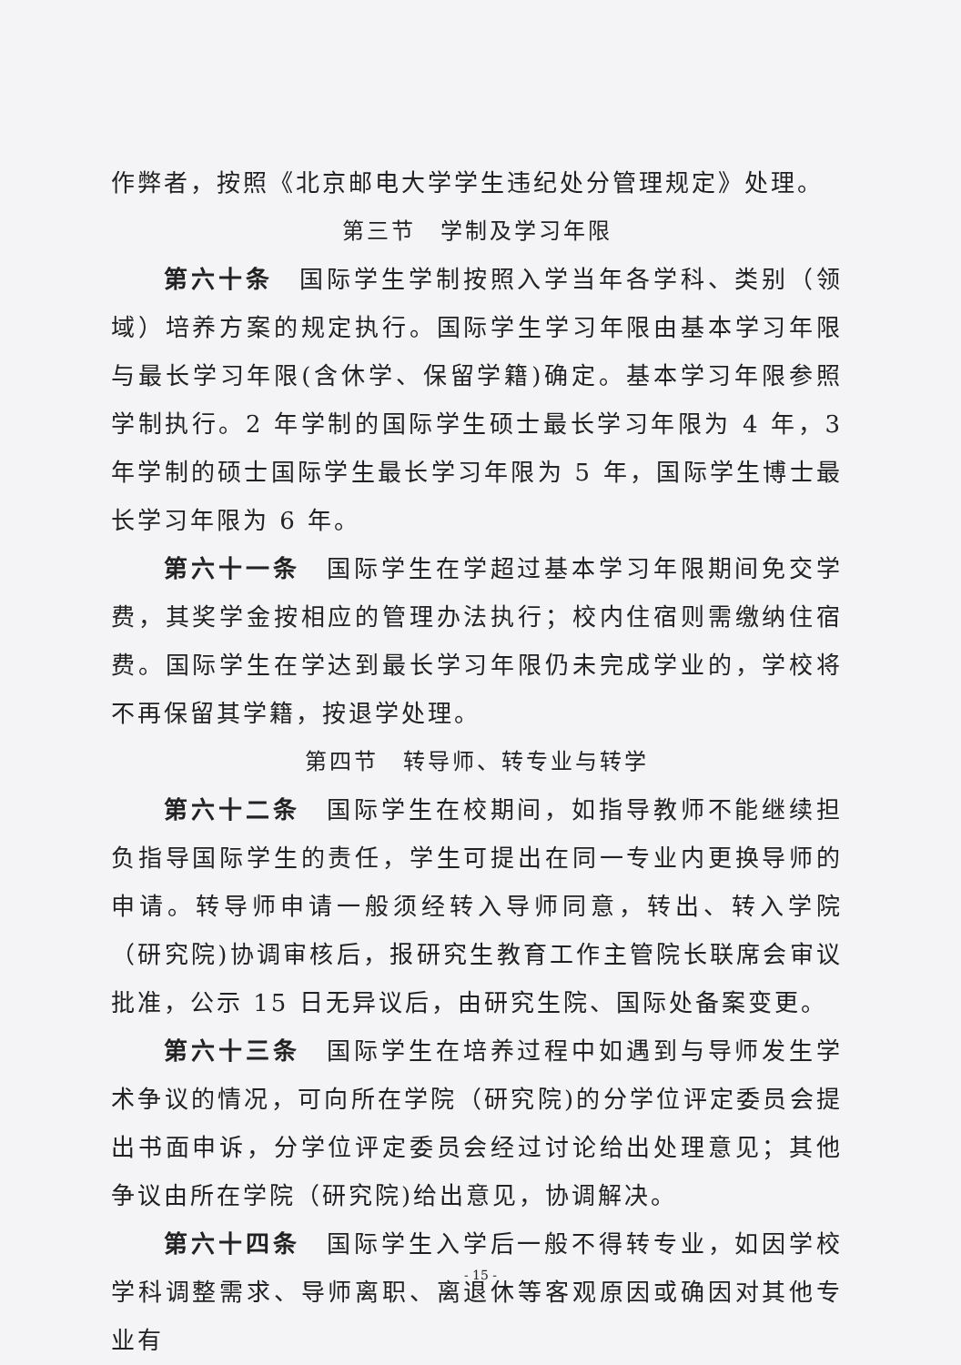作弊者，按照《北京邮电大学学生违纪处分管理规定》处理。
第三节　学制及学习年限
第六十条　国际学生学制按照入学当年各学科、类别（领域）培养方案的规定执行。国际学生学习年限由基本学习年限与最长学习年限(含休学、保留学籍)确定。基本学习年限参照学制执行。2 年学制的国际学生硕士最长学习年限为 4 年，3 年学制的硕士国际学生最长学习年限为 5 年，国际学生博士最长学习年限为 6 年。
第六十一条　国际学生在学超过基本学习年限期间免交学费，其奖学金按相应的管理办法执行；校内住宿则需缴纳住宿费。国际学生在学达到最长学习年限仍未完成学业的，学校将不再保留其学籍，按退学处理。
第四节　转导师、转专业与转学
第六十二条　国际学生在校期间，如指导教师不能继续担负指导国际学生的责任，学生可提出在同一专业内更换导师的申请。转导师申请一般须经转入导师同意，转出、转入学院（研究院)协调审核后，报研究生教育工作主管院长联席会审议批准，公示 15 日无异议后，由研究生院、国际处备案变更。
第六十三条　国际学生在培养过程中如遇到与导师发生学术争议的情况，可向所在学院（研究院)的分学位评定委员会提出书面申诉，分学位评定委员会经过讨论给出处理意见；其他争议由所在学院（研究院)给出意见，协调解决。
第六十四条　国际学生入学后一般不得转专业，如因学校学科调整需求、导师离职、离退休等客观原因或确因对其他专业有
- 15 -